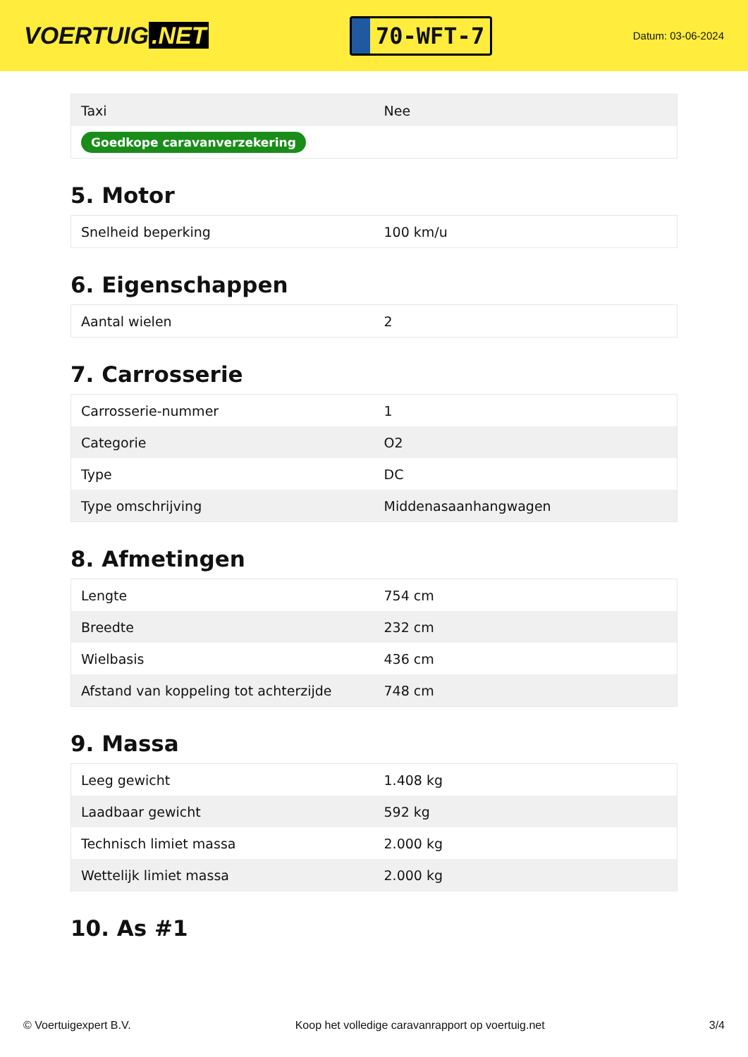VOERTUIG.NET
70-WFT-7
Datum: 03-06-2024
| Taxi | Nee |
| Goedkope caravanverzekering | |
5. Motor
| Snelheid beperking | 100 km/u |
6. Eigenschappen
| Aantal wielen | 2 |
7. Carrosserie
| Carrosserie-nummer | 1 |
| Categorie | O2 |
| Type | DC |
| Type omschrijving | Middenasaanhangwagen |
8. Afmetingen
| Lengte | 754 cm |
| Breedte | 232 cm |
| Wielbasis | 436 cm |
| Afstand van koppeling tot achterzijde | 748 cm |
9. Massa
| Leeg gewicht | 1.408 kg |
| Laadbaar gewicht | 592 kg |
| Technisch limiet massa | 2.000 kg |
| Wettelijk limiet massa | 2.000 kg |
10. As #1
© Voertuigexpert B.V. Koop het volledige caravanrapport op voertuig.net 3/4